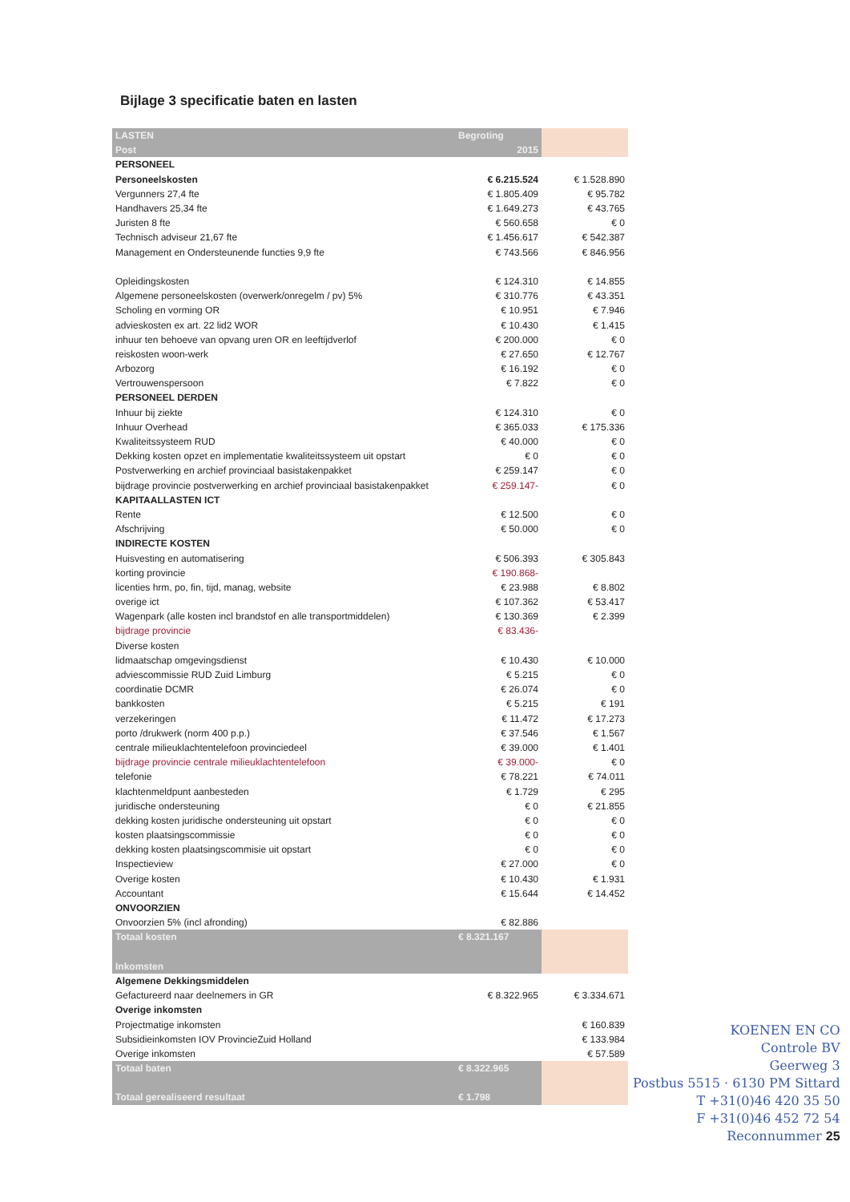Bijlage 3 specificatie baten en lasten
| LASTEN | Begroting | |
| --- | --- | --- |
| Post | 2015 | |
| PERSONEEL | | |
| Personeelskosten | € 6.215.524 | € 1.528.890 |
| Vergunners 27,4 fte | € 1.805.409 | € 95.782 |
| Handhavers 25,34 fte | € 1.649.273 | € 43.765 |
| Juristen 8 fte | € 560.658 | € 0 |
| Technisch adviseur 21,67 fte | € 1.456.617 | € 542.387 |
| Management en Ondersteunende functies 9,9 fte | € 743.566 | € 846.956 |
| Opleidingskosten | € 124.310 | € 14.855 |
| Algemene personeelskosten (overwerk/onregelm / pv) 5% | € 310.776 | € 43.351 |
| Scholing en vorming OR | € 10.951 | € 7.946 |
| advieskosten ex art. 22 lid2 WOR | € 10.430 | € 1.415 |
| inhuur ten behoeve van opvang uren OR en leeftijdverlof | € 200.000 | € 0 |
| reiskosten woon-werk | € 27.650 | € 12.767 |
| Arbozorg | € 16.192 | € 0 |
| Vertrouwenspersoon | € 7.822 | € 0 |
| PERSONEEL DERDEN | | |
| Inhuur bij ziekte | € 124.310 | € 0 |
| Inhuur Overhead | € 365.033 | € 175.336 |
| Kwaliteitssysteem RUD | € 40.000 | € 0 |
| Dekking kosten opzet en implementatie kwaliteitssysteem uit opstart | € 0 | € 0 |
| Postverwerking en archief provinciaal basistakenpakket | € 259.147 | € 0 |
| bijdrage provincie postverwerking en archief provinciaal basistakenpakket | € 259.147- | € 0 |
| KAPITAALLASTEN ICT | | |
| Rente | € 12.500 | € 0 |
| Afschrijving | € 50.000 | € 0 |
| INDIRECTE KOSTEN | | |
| Huisvesting en automatisering | € 506.393 | € 305.843 |
| korting provincie | € 190.868- | |
| licenties hrm, po, fin, tijd, manag, website | € 23.988 | € 8.802 |
| overige ict | € 107.362 | € 53.417 |
| Wagenpark (alle kosten incl brandstof en alle transportmiddelen) | € 130.369 | € 2.399 |
| bijdrage provincie | € 83.436- | |
| Diverse kosten | | |
| lidmaatschap omgevingsdienst | € 10.430 | € 10.000 |
| adviescommissie RUD Zuid Limburg | € 5.215 | € 0 |
| coordinatie DCMR | € 26.074 | € 0 |
| bankkosten | € 5.215 | € 191 |
| verzekeringen | € 11.472 | € 17.273 |
| porto /drukwerk (norm 400 p.p.) | € 37.546 | € 1.567 |
| centrale milieuklachtentelefoon provinciedeel | € 39.000 | € 1.401 |
| bijdrage provincie centrale milieuklachtentelefoon | € 39.000- | € 0 |
| telefonie | € 78.221 | € 74.011 |
| klachtenmeldpunt aanbesteden | € 1.729 | € 295 |
| juridische ondersteuning | € 0 | € 21.855 |
| dekking kosten juridische ondersteuning uit opstart | € 0 | € 0 |
| kosten plaatsingscommissie | € 0 | € 0 |
| dekking kosten plaatsingscommisie uit opstart | € 0 | € 0 |
| Inspectieview | € 27.000 | € 0 |
| Overige kosten | € 10.430 | € 1.931 |
| Accountant | € 15.644 | € 14.452 |
| ONVOORZIEN | | |
| Onvoorzien 5% (incl afronding) | € 82.886 | |
| Totaal kosten | € 8.321.167 | |
| Inkomsten | | |
| Algemene Dekkingsmiddelen | | |
| Gefactureerd naar deelnemers in GR | € 8.322.965 | € 3.334.671 |
| Overige inkomsten | | |
| Projectmatige inkomsten | | € 160.839 |
| Subsidieinkomsten IOV ProvincieZuid Holland | | € 133.984 |
| Overige inkomsten | | € 57.589 |
| Totaal baten | € 8.322.965 | |
| Totaal gerealiseerd resultaat | € 1.798 | |
KOENEN EN CO
Controle BV
Geerweg 3
Postbus 5515 · 6130 PM Sittard
T +31(0)46 420 35 50
F +31(0)46 452 72 54
Reconnummer 25